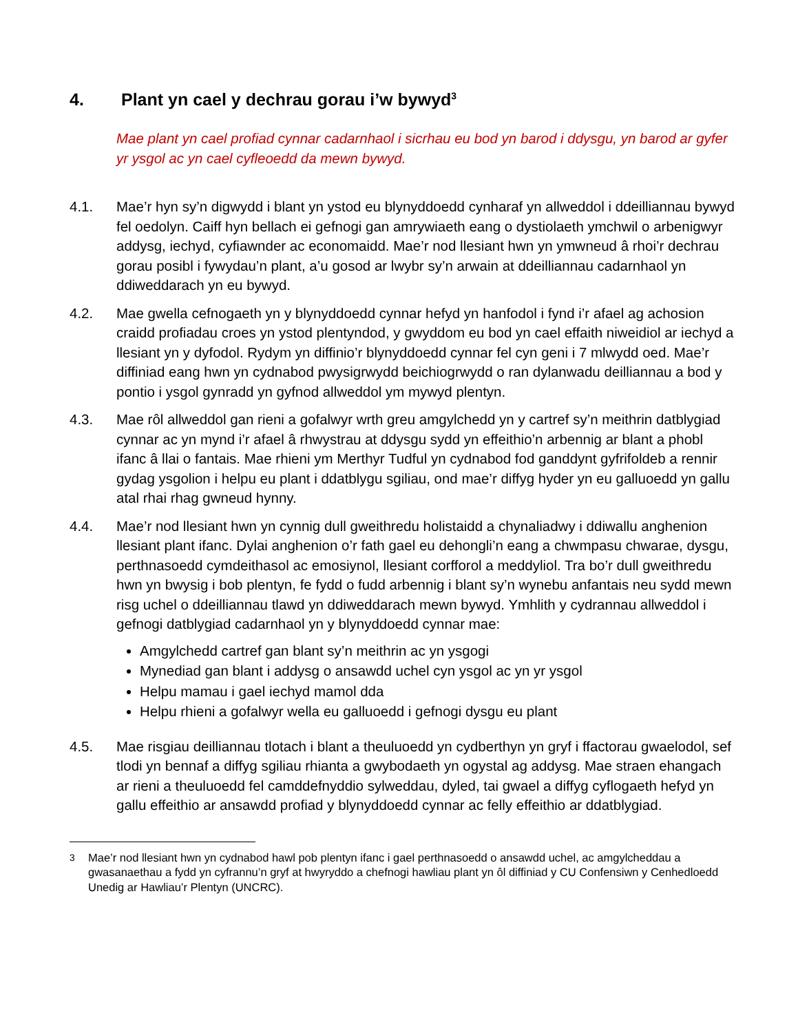4. Plant yn cael y dechrau gorau i’w bywyd<sup>3</sup>
Mae plant yn cael profiad cynnar cadarnhaol i sicrhau eu bod yn barod i ddysgu, yn barod ar gyfer yr ysgol ac yn cael cyfleoedd da mewn bywyd.
4.1. Mae’r hyn sy’n digwydd i blant yn ystod eu blynyddoedd cynharaf yn allweddol i ddeilliannau bywyd fel oedolyn. Caiff hyn bellach ei gefnogi gan amrywiaeth eang o dystiolaeth ymchwil o arbenigwyr addysg, iechyd, cyfiawnder ac economaidd. Mae’r nod llesiant hwn yn ymwneud â rhoi’r dechrau gorau posibl i fywydau’n plant, a’u gosod ar lwybr sy’n arwain at ddeilliannau cadarnhaol yn ddiweddarach yn eu bywyd.
4.2. Mae gwella cefnogaeth yn y blynyddoedd cynnar hefyd yn hanfodol i fynd i’r afael ag achosion craidd profiadau croes yn ystod plentyndod, y gwyddom eu bod yn cael effaith niweidiol ar iechyd a llesiant yn y dyfodol. Rydym yn diffinio’r blynyddoedd cynnar fel cyn geni i 7 mlwydd oed. Mae’r diffiniad eang hwn yn cydnabod pwysigrwydd beichiogrwydd o ran dylanwadu deilliannau a bod y pontio i ysgol gynradd yn gyfnod allweddol ym mywyd plentyn.
4.3. Mae rôl allweddol gan rieni a gofalwyr wrth greu amgylchedd yn y cartref sy’n meithrin datblygiad cynnar ac yn mynd i’r afael â rhwystrau at ddysgu sydd yn effeithio’n arbennig ar blant a phobl ifanc â llai o fantais. Mae rhieni ym Merthyr Tudful yn cydnabod fod ganddynt gyfrifoldeb a rennir gydag ysgolion i helpu eu plant i ddatblygu sgiliau, ond mae’r diffyg hyder yn eu galluoedd yn gallu atal rhai rhag gwneud hynny.
4.4. Mae’r nod llesiant hwn yn cynnig dull gweithredu holistaidd a chynaliadwy i ddiwallu anghenion llesiant plant ifanc. Dylai anghenion o’r fath gael eu dehongli’n eang a chwmpasu chwarae, dysgu, perthnasoedd cymdeithasol ac emosiynol, llesiant corfforol a meddyliol. Tra bo’r dull gweithredu hwn yn bwysig i bob plentyn, fe fydd o fudd arbennig i blant sy’n wynebu anfantais neu sydd mewn risg uchel o ddeilliannau tlawd yn ddiweddarach mewn bywyd. Ymhlith y cydrannau allweddol i gefnogi datblygiad cadarnhaol yn y blynyddoedd cynnar mae:
Amgylchedd cartref gan blant sy’n meithrin ac yn ysgogi
Mynediad gan blant i addysg o ansawdd uchel cyn ysgol ac yn yr ysgol
Helpu mamau i gael iechyd mamol dda
Helpu rhieni a gofalwyr wella eu galluoedd i gefnogi dysgu eu plant
4.5. Mae risgiau deilliannau tlotach i blant a theuluoedd yn cydberthyn yn gryf i ffactorau gwaelodol, sef tlodi yn bennaf a diffyg sgiliau rhianta a gwybodaeth yn ogystal ag addysg. Mae straen ehangach ar rieni a theuluoedd fel camddefnyddio sylweddau, dyled, tai gwael a diffyg cyflogaeth hefyd yn gallu effeithio ar ansawdd profiad y blynyddoedd cynnar ac felly effeithio ar ddatblygiad.
<sup>3</sup> Mae’r nod llesiant hwn yn cydnabod hawl pob plentyn ifanc i gael perthnasoedd o ansawdd uchel, ac amgylcheddau a gwasanaethau a fydd yn cyfrannu’n gryf at hwyryddo a chefnogi hawliau plant yn ôl diffiniad y CU Confensiwn y Cenhedloedd Unedig ar Hawliau’r Plentyn (UNCRC).